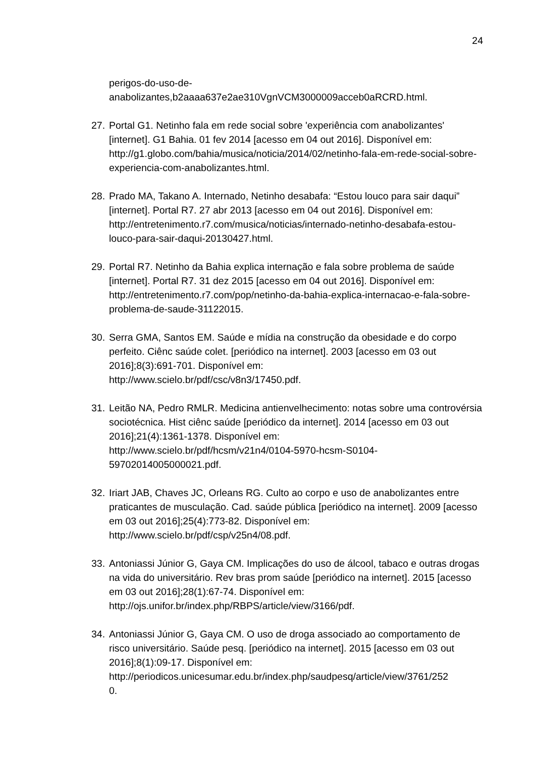24
perigos-do-uso-de-
anabolizantes,b2aaaa637e2ae310VgnVCM3000009acceb0aRCRD.html.
27. Portal G1. Netinho fala em rede social sobre 'experiência com anabolizantes' [internet]. G1 Bahia. 01 fev 2014 [acesso em 04 out 2016]. Disponível em: http://g1.globo.com/bahia/musica/noticia/2014/02/netinho-fala-em-rede-social-sobre-experiencia-com-anabolizantes.html.
28. Prado MA, Takano A. Internado, Netinho desabafa: “Estou louco para sair daqui” [internet]. Portal R7. 27 abr 2013 [acesso em 04 out 2016]. Disponível em: http://entretenimento.r7.com/musica/noticias/internado-netinho-desabafa-estou-louco-para-sair-daqui-20130427.html.
29. Portal R7. Netinho da Bahia explica internação e fala sobre problema de saúde [internet]. Portal R7. 31 dez 2015 [acesso em 04 out 2016]. Disponível em: http://entretenimento.r7.com/pop/netinho-da-bahia-explica-internacao-e-fala-sobre-problema-de-saude-31122015.
30. Serra GMA, Santos EM. Saúde e mídia na construção da obesidade e do corpo perfeito. Ciênc saúde colet. [periódico na internet]. 2003 [acesso em 03 out 2016];8(3):691-701. Disponível em:
http://www.scielo.br/pdf/csc/v8n3/17450.pdf.
31. Leitão NA, Pedro RMLR. Medicina antienvelhecimento: notas sobre uma controvérsia sociotécnica. Hist ciênc saúde [periódico da internet]. 2014 [acesso em 03 out 2016];21(4):1361-1378. Disponível em:
http://www.scielo.br/pdf/hcsm/v21n4/0104-5970-hcsm-S0104-
59702014005000021.pdf.
32. Iriart JAB, Chaves JC, Orleans RG. Culto ao corpo e uso de anabolizantes entre praticantes de musculação. Cad. saúde pública [periódico na internet]. 2009 [acesso em 03 out 2016];25(4):773-82. Disponível em:
http://www.scielo.br/pdf/csp/v25n4/08.pdf.
33. Antoniassi Júnior G, Gaya CM. Implicações do uso de álcool, tabaco e outras drogas na vida do universitário. Rev bras prom saúde [periódico na internet]. 2015 [acesso em 03 out 2016];28(1):67-74. Disponível em:
http://ojs.unifor.br/index.php/RBPS/article/view/3166/pdf.
34. Antoniassi Júnior G, Gaya CM. O uso de droga associado ao comportamento de risco universitário. Saúde pesq. [periódico na internet]. 2015 [acesso em 03 out 2016];8(1):09-17. Disponível em:
http://periodicos.unicesumar.edu.br/index.php/saudpesq/article/view/3761/252
0.